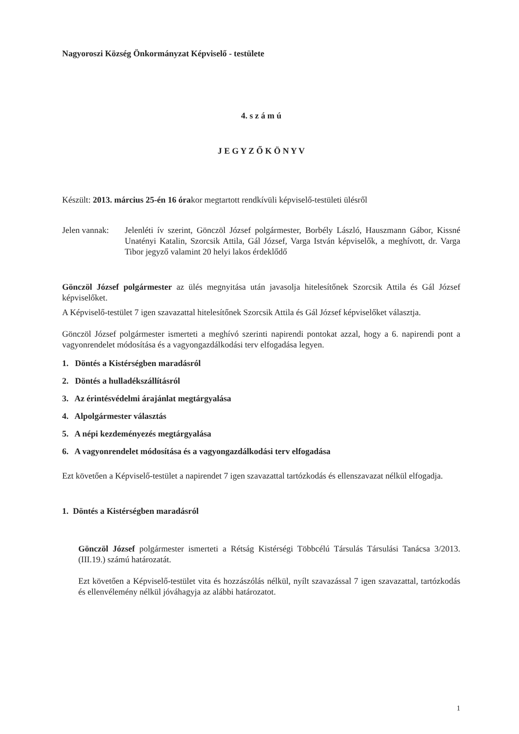Nagyoroszi Község Önkormányzat Képviselő - testülete
4. s z á m ú
J E G Y Z Ő K Ö N Y V
Készült: 2013. március 25-én 16 órakor megtartott rendkívüli képviselő-testületi ülésről
Jelen vannak:
Jelenléti ív szerint, Gönczöl József polgármester, Borbély László, Hauszmann Gábor, Kissné Unatényi Katalin, Szorcsik Attila, Gál József, Varga István képviselők, a meghívott, dr. Varga Tibor jegyző valamint 20 helyi lakos érdeklődő
Gönczöl József polgármester az ülés megnyitása után javasolja hitelesítőnek Szorcsik Attila és Gál József képviselőket.
A Képviselő-testület 7 igen szavazattal hitelesítőnek Szorcsik Attila és Gál József képviselőket választja.
Gönczöl József polgármester ismerteti a meghívó szerinti napirendi pontokat azzal, hogy a 6. napirendi pont a vagyonrendelet módosítása és a vagyongazdálkodási terv elfogadása legyen.
1. Döntés a Kistérségben maradásról
2. Döntés a hulladékszállításról
3. Az érintésvédelmi árajánlat megtárgyalása
4. Alpolgármester választás
5. A népi kezdeményezés megtárgyalása
6. A vagyonrendelet módosítása és a vagyongazdálkodási terv elfogadása
Ezt követően a Képviselő-testület a napirendet 7 igen szavazattal tartózkodás és ellenszavazat nélkül elfogadja.
1. Döntés a Kistérségben maradásról
Gönczöl József polgármester ismerteti a Rétság Kistérségi Többcélú Társulás Társulási Tanácsa 3/2013. (III.19.) számú határozatát.
Ezt követően a Képviselő-testület vita és hozzászólás nélkül, nyílt szavazással 7 igen szavazattal, tartózkodás és ellenvélemény nélkül jóváhagyja az alábbi határozatot.
1